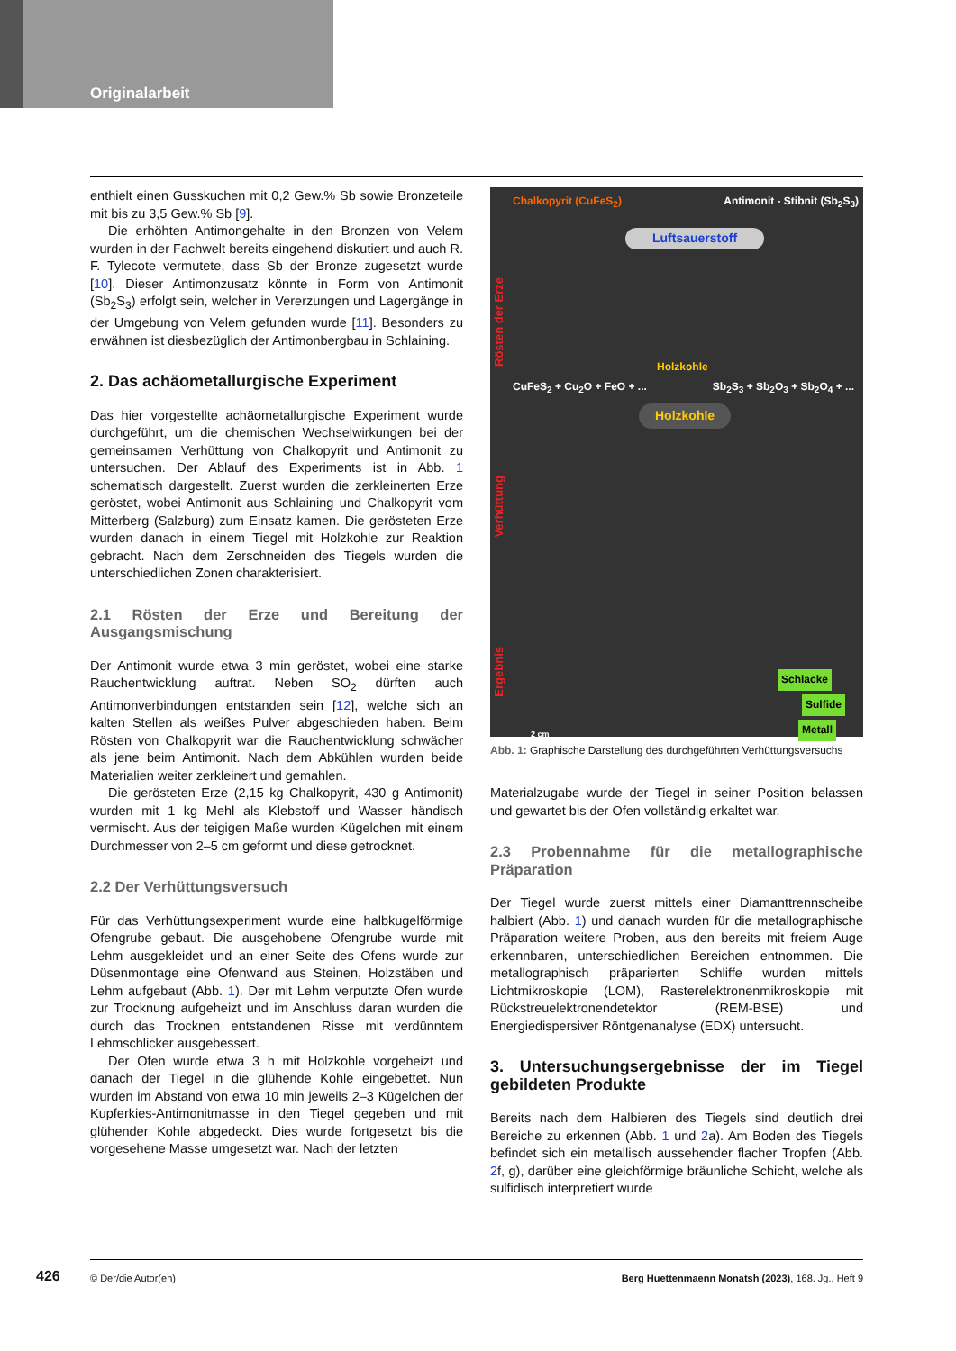Originalarbeit
enthielt einen Gusskuchen mit 0,2 Gew.% Sb sowie Bronzeteile mit bis zu 3,5 Gew.% Sb [9].
Die erhöhten Antimongehalte in den Bronzen von Velem wurden in der Fachwelt bereits eingehend diskutiert und auch R. F. Tylecote vermutete, dass Sb der Bronze zugesetzt wurde [10]. Dieser Antimonzusatz könnte in Form von Antimonit (Sb<sub>2</sub>S<sub>3</sub>) erfolgt sein, welcher in Vererzungen und Lagergänge in der Umgebung von Velem gefunden wurde [11]. Besonders zu erwähnen ist diesbezüglich der Antimonbergbau in Schlaining.
2. Das achäometallurgische Experiment
Das hier vorgestellte achäometallurgische Experiment wurde durchgeführt, um die chemischen Wechselwirkungen bei der gemeinsamen Verhüttung von Chalkopyrit und Antimonit zu untersuchen. Der Ablauf des Experiments ist in Abb. 1 schematisch dargestellt. Zuerst wurden die zerkleinerten Erze geröstet, wobei Antimonit aus Schlaining und Chalkopyrit vom Mitterberg (Salzburg) zum Einsatz kamen. Die gerösteten Erze wurden danach in einem Tiegel mit Holzkohle zur Reaktion gebracht. Nach dem Zerschneiden des Tiegels wurden die unterschiedlichen Zonen charakterisiert.
2.1 Rösten der Erze und Bereitung der Ausgangsmischung
Der Antimonit wurde etwa 3 min geröstet, wobei eine starke Rauchentwicklung auftrat. Neben SO<sub>2</sub> dürften auch Antimonverbindungen entstanden sein [12], welche sich an kalten Stellen als weißes Pulver abgeschieden haben. Beim Rösten von Chalkopyrit war die Rauchentwicklung schwächer als jene beim Antimonit. Nach dem Abkühlen wurden beide Materialien weiter zerkleinert und gemahlen.
Die gerösteten Erze (2,15 kg Chalkopyrit, 430 g Antimonit) wurden mit 1 kg Mehl als Klebstoff und Wasser händisch vermischt. Aus der teigigen Maße wurden Kügelchen mit einem Durchmesser von 2–5 cm geformt und diese getrocknet.
2.2 Der Verhüttungsversuch
Für das Verhüttungsexperiment wurde eine halbkugelförmige Ofengrube gebaut. Die ausgehobene Ofengrube wurde mit Lehm ausgekleidet und an einer Seite des Ofens wurde zur Düsenmontage eine Ofenwand aus Steinen, Holzstäben und Lehm aufgebaut (Abb. 1). Der mit Lehm verputzte Ofen wurde zur Trocknung aufgeheizt und im Anschluss daran wurden die durch das Trocknen entstandenen Risse mit verdünntem Lehmschlicker ausgebessert.
Der Ofen wurde etwa 3 h mit Holzkohle vorgeheizt und danach der Tiegel in die glühende Kohle eingebettet. Nun wurden im Abstand von etwa 10 min jeweils 2–3 Kügelchen der Kupferkies-Antimonitmasse in den Tiegel gegeben und mit glühender Kohle abgedeckt. Dies wurde fortgesetzt bis die vorgesehene Masse umgesetzt war. Nach der letzten
Chalkopyrit (CuFeS<sub>2</sub>) Antimonit - Stibnit (Sb<sub>2</sub>S<sub>3</sub>)
Luftsauerstoff
Rösten der Erze
Holzkohle
CuFeS<sub>2</sub> + Cu<sub>2</sub>O + FeO + ... Sb<sub>2</sub>S<sub>3</sub> + Sb<sub>2</sub>O<sub>3</sub> + Sb<sub>2</sub>O<sub>4</sub> + ...
Holzkohle
Verhüttung
Ergebnis
Schlacke
Sulfide
Metall 2 cm
Abb. 1: Graphische Darstellung des durchgeführten Verhüttungsversuchs
Materialzugabe wurde der Tiegel in seiner Position belassen und gewartet bis der Ofen vollständig erkaltet war.
2.3 Probennahme für die metallographische Präparation
Der Tiegel wurde zuerst mittels einer Diamanttrennscheibe halbiert (Abb. 1) und danach wurden für die metallographische Präparation weitere Proben, aus den bereits mit freiem Auge erkennbaren, unterschiedlichen Bereichen entnommen. Die metallographisch präparierten Schliffe wurden mittels Lichtmikroskopie (LOM), Rasterelektronenmikroskopie mit Rückstreuelektronendetektor (REM-BSE) und Energiedispersiver Röntgenanalyse (EDX) untersucht.
3. Untersuchungsergebnisse der im Tiegel gebildeten Produkte
Bereits nach dem Halbieren des Tiegels sind deutlich drei Bereiche zu erkennen (Abb. 1 und 2a). Am Boden des Tiegels befindet sich ein metallisch aussehender flacher Tropfen (Abb. 2f, g), darüber eine gleichförmige bräunliche Schicht, welche als sulfidisch interpretiert wurde
426
© Der/die Autor(en) Berg Huettenmaenn Monatsh (2023), 168. Jg., Heft 9